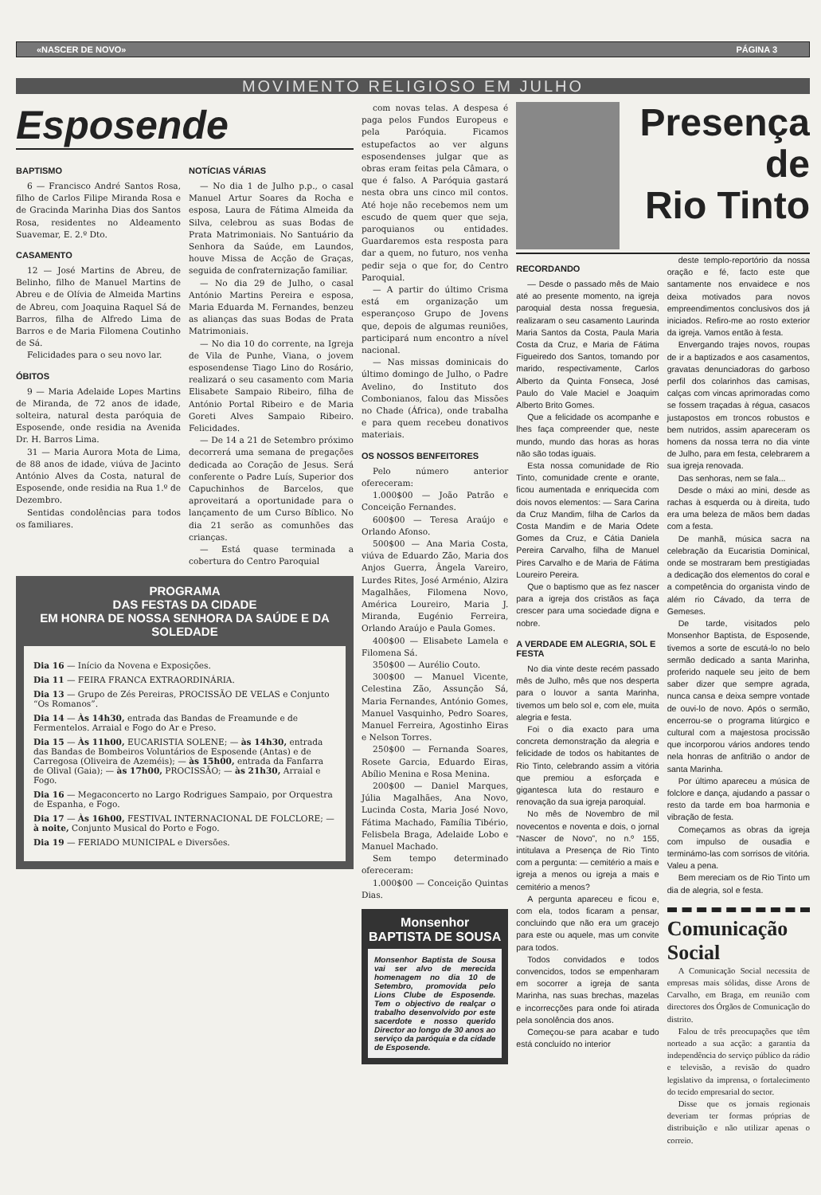«NASCER DE NOVO» PÁGINA 3
MOVIMENTO RELIGIOSO EM JULHO
Esposende
BAPTISMO
6 — Francisco André Santos Rosa, filho de Carlos Filipe Miranda Rosa e de Gracinda Marinha Dias dos Santos Rosa, residentes no Aldeamento Suavemar, E. 2.º Dto.
CASAMENTO
12 — José Martins de Abreu, de Belinho, filho de Manuel Martins de Abreu e de Olívia de Almeida Martins de Abreu, com Joaquina Raquel Sá de Barros, filha de Alfredo Lima de Barros e de Maria Filomena Coutinho de Sá.
Felicidades para o seu novo lar.
ÓBITOS
9 — Maria Adelaide Lopes Martins de Miranda, de 72 anos de idade, solteira, natural desta paróquia de Esposende, onde residia na Avenida Dr. H. Barros Lima.
31 — Maria Aurora Mota de Lima, de 88 anos de idade, viúva de Jacinto António Alves da Costa, natural de Esposende, onde residia na Rua 1.º de Dezembro.
Sentidas condolências para todos os familiares.
NOTÍCIAS VÁRIAS
— No dia 1 de Julho p.p., o casal Manuel Artur Soares da Rocha e esposa, Laura de Fátima Almeida da Silva, celebrou as suas Bodas de Prata Matrimoniais. No Santuário da Senhora da Saúde, em Laundos, houve Missa de Acção de Graças, seguida de confraternização familiar.
— No dia 29 de Julho, o casal António Martins Pereira e esposa, Maria Eduarda M. Fernandes, benzeu as alianças das suas Bodas de Prata Matrimoniais.
— No dia 10 do corrente, na Igreja de Vila de Punhe, Viana, o jovem esposendense Tiago Lino do Rosário, realizará o seu casamento com Maria Elisabete Sampaio Ribeiro, filha de António Portal Ribeiro e de Maria Goreti Alves Sampaio Ribeiro. Felicidades.
— De 14 a 21 de Setembro próximo decorrerá uma semana de pregações dedicada ao Coração de Jesus. Será conferente o Padre Luís, Superior dos Capuchinhos de Barcelos, que aproveitará a oportunidade para o lançamento de um Curso Bíblico. No dia 21 serão as comunhões das crianças.
— Está quase terminada a cobertura do Centro Paroquial
PROGRAMA
DAS FESTAS DA CIDADE
EM HONRA DE NOSSA SENHORA DA SAÚDE E DA SOLEDADE
Dia 16 — Início da Novena e Exposições.
Dia 11 — FEIRA FRANCA EXTRAORDINÁRIA.
Dia 13 — Grupo de Zés Pereiras, PROCISSÃO DE VELAS e Conjunto “Os Romanos”.
Dia 14 — Às 14h30, entrada das Bandas de Freamunde e de Fermentelos. Arraial e Fogo do Ar e Preso.
Dia 15 — Às 11h00, EUCARISTIA SOLENE; — às 14h30, entrada das Bandas de Bombeiros Voluntários de Esposende (Antas) e de Carregosa (Oliveira de Azeméis); — às 15h00, entrada da Fanfarra de Olival (Gaia); — às 17h00, PROCISSÃO; — às 21h30, Arraial e Fogo.
Dia 16 — Megaconcerto no Largo Rodrigues Sampaio, por Orquestra de Espanha, e Fogo.
Dia 17 — Às 16h00, FESTIVAL INTERNACIONAL DE FOLCLORE; — à noite, Conjunto Musical do Porto e Fogo.
Dia 19 — FERIADO MUNICIPAL e Diversões.
com novas telas. A despesa é paga pelos Fundos Europeus e pela Paróquia. Ficamos estupefactos ao ver alguns esposendenses julgar que as obras eram feitas pela Câmara, o que é falso. A Paróquia gastará nesta obra uns cinco mil contos. Até hoje não recebemos nem um escudo de quem quer que seja, paroquianos ou entidades. Guardaremos esta resposta para dar a quem, no futuro, nos venha pedir seja o que for, do Centro Paroquial.
— A partir do último Crisma está em organização um esperançoso Grupo de Jovens que, depois de algumas reuniões, participará num encontro a nível nacional.
— Nas missas dominicais do último domingo de Julho, o Padre Avelino, do Instituto dos Combonianos, falou das Missões no Chade (África), onde trabalha e para quem recebeu donativos materiais.
OS NOSSOS BENFEITORES
Pelo número anterior ofereceram:
1.000$00 — João Patrão e Conceição Fernandes.
600$00 — Teresa Araújo e Orlando Afonso.
500$00 — Ana Maria Costa, viúva de Eduardo Zão, Maria dos Anjos Guerra, Ângela Vareiro, Lurdes Rites, José Arménio, Alzira Magalhães, Filomena Novo, América Loureiro, Maria J. Miranda, Eugénio Ferreira, Orlando Araújo e Paula Gomes.
400$00 — Elisabete Lamela e Filomena Sá.
350$00 — Aurélio Couto.
300$00 — Manuel Vicente, Celestina Zão, Assunção Sá, Maria Fernandes, António Gomes, Manuel Vasquinho, Pedro Soares, Manuel Ferreira, Agostinho Eiras e Nelson Torres.
250$00 — Fernanda Soares, Rosete Garcia, Eduardo Eiras, Abílio Menina e Rosa Menina.
200$00 — Daniel Marques, Júlia Magalhães, Ana Novo, Lucinda Costa, Maria José Novo, Fátima Machado, Família Tibério, Felisbela Braga, Adelaide Lobo e Manuel Machado.
Sem tempo determinado ofereceram:
1.000$00 — Conceição Quintas Dias.
Monsenhor
BAPTISTA DE SOUSA
Monsenhor Baptista de Sousa vai ser alvo de merecida homenagem no dia 10 de Setembro, promovida pelo Lions Clube de Esposende. Tem o objectivo de realçar o trabalho desenvolvido por este sacerdote e nosso querido Director ao longo de 30 anos ao serviço da paróquia e da cidade de Esposende.
Presença
de
Rio Tinto
RECORDANDO
— Desde o passado mês de Maio até ao presente momento, na igreja paroquial desta nossa freguesia, realizaram o seu casamento Laurinda Maria Santos da Costa, Paula Maria Costa da Cruz, e Maria de Fátima Figueiredo dos Santos, tomando por marido, respectivamente, Carlos Alberto da Quinta Fonseca, José Paulo do Vale Maciel e Joaquim Alberto Brito Gomes.
Que a felicidade os acompanhe e lhes faça compreender que, neste mundo, mundo das horas as horas não são todas iguais.
Esta nossa comunidade de Rio Tinto, comunidade crente e orante, ficou aumentada e enriquecida com dois novos elementos: — Sara Carina da Cruz Mandim, filha de Carlos da Costa Mandim e de Maria Odete Gomes da Cruz, e Cátia Daniela Pereira Carvalho, filha de Manuel Pires Carvalho e de Maria de Fátima Loureiro Pereira.
Que o baptismo que as fez nascer para a igreja dos cristãos as faça crescer para uma sociedade digna e nobre.
A VERDADE EM ALEGRIA, SOL E FESTA
No dia vinte deste recém passado mês de Julho, mês que nos desperta para o louvor a santa Marinha, tivemos um belo sol e, com ele, muita alegria e festa.
Foi o dia exacto para uma concreta demonstração da alegria e felicidade de todos os habitantes de Rio Tinto, celebrando assim a vitória que premiou a esforçada e gigantesca luta do restauro e renovação da sua igreja paroquial.
No mês de Novembro de mil novecentos e noventa e dois, o jornal “Nascer de Novo”, no n.º 155, intitulava a Presença de Rio Tinto com a pergunta: — cemitério a mais e igreja a menos ou igreja a mais e cemitério a menos?
A pergunta apareceu e ficou e, com ela, todos ficaram a pensar, concluindo que não era um gracejo para este ou aquele, mas um convite para todos.
Todos convidados e todos convencidos, todos se empenharam em socorrer a igreja de santa Marinha, nas suas brechas, mazelas e incorrecções para onde foi atirada pela sonolência dos anos.
Começou-se para acabar e tudo está concluído no interior
deste templo-reportório da nossa oração e fé, facto este que santamente nos envaidece e nos deixa motivados para novos empreendimentos conclusivos dos já iniciados. Refiro-me ao rosto exterior da igreja. Vamos então à festa.
Envergando trajes novos, roupas de ir a baptizados e aos casamentos, gravatas denunciadoras do garboso perfil dos colarinhos das camisas, calças com vincas aprimoradas como se fossem traçadas à régua, casacos justapostos em troncos robustos e bem nutridos, assim apareceram os homens da nossa terra no dia vinte de Julho, para em festa, celebrarem a sua igreja renovada.
Das senhoras, nem se fala...
Desde o máxi ao mini, desde as rachas à esquerda ou à direita, tudo era uma beleza de mãos bem dadas com a festa.
De manhã, música sacra na celebração da Eucaristia Dominical, onde se mostraram bem prestigiadas a dedicação dos elementos do coral e a competência do organista vindo de além rio Cávado, da terra de Gemeses.
De tarde, visitados pelo Monsenhor Baptista, de Esposende, tivemos a sorte de escutá-lo no belo sermão dedicado a santa Marinha, proferido naquele seu jeito de bem saber dizer que sempre agrada, nunca cansa e deixa sempre vontade de ouvi-lo de novo. Após o sermão, encerrou-se o programa litúrgico e cultural com a majestosa procissão que incorporou vários andores tendo nela honras de anfitrião o andor de santa Marinha.
Por último apareceu a música de folclore e dança, ajudando a passar o resto da tarde em boa harmonia e vibração de festa.
Começamos as obras da igreja com impulso de ousadia e terminámo-las com sorrisos de vitória. Valeu a pena.
Bem mereciam os de Rio Tinto um dia de alegria, sol e festa.
Comunicação Social
A Comunicação Social necessita de empresas mais sólidas, disse Arons de Carvalho, em Braga, em reunião com directores dos Órgãos de Comunicação do distrito.
Falou de três preocupações que têm norteado a sua acção: a garantia da independência do serviço público da rádio e televisão, a revisão do quadro legislativo da imprensa, o fortalecimento do tecido empresarial do sector.
Disse que os jornais regionais deveriam ter formas próprias de distribuição e não utilizar apenas o correio.